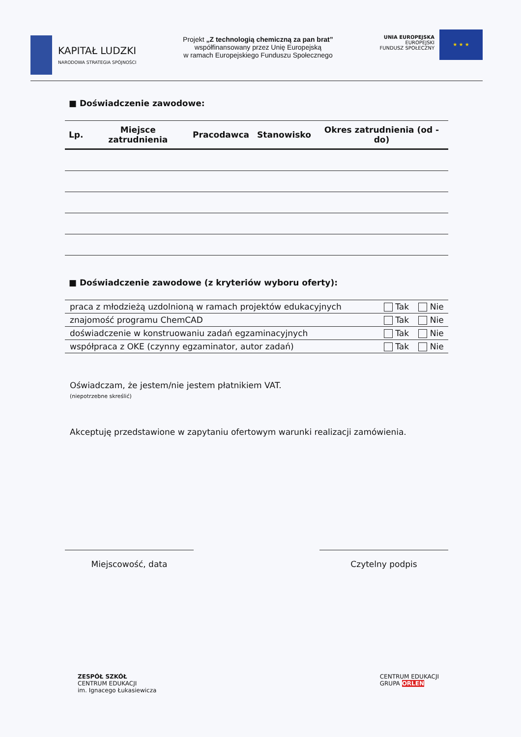KAPITAŁ LUDZKI
NARODOWA STRATEGIA SPÓJNOŚCI
Projekt „Z technologią chemiczną za pan brat”
współfinansowany przez Unię Europejską
w ramach Europejskiego Funduszu Społecznego
UNIA EUROPEJSKA
EUROPEJSKI
FUNDUSZ SPOŁECZNY
★ ★ ★
■ Doświadczenie zawodowe:
| Lp. | Miejsce zatrudnienia | Pracodawca | Stanowisko | Okres zatrudnienia (od - do) |
| --- | --- | --- | --- | --- |
■ Doświadczenie zawodowe (z kryteriów wyboru oferty):
| praca z młodzieżą uzdolnioną w ramach projektów edukacyjnych | Tak | Nie |
| znajomość programu ChemCAD | Tak | Nie |
| doświadczenie w konstruowaniu zadań egzaminacyjnych | Tak | Nie |
| współpraca z OKE (czynny egzaminator, autor zadań) | Tak | Nie |
Oświadczam, że jestem/nie jestem płatnikiem VAT.
(niepotrzebne skreślić)
Akceptuję przedstawione w zapytaniu ofertowym warunki realizacji zamówienia.
Miejscowość, data Czytelny podpis
ZESPÓŁ SZKÓŁ
CENTRUM EDUKACJI
im. Ignacego Łukasiewicza
CENTRUM EDUKACJI
GRUPA ORLEN